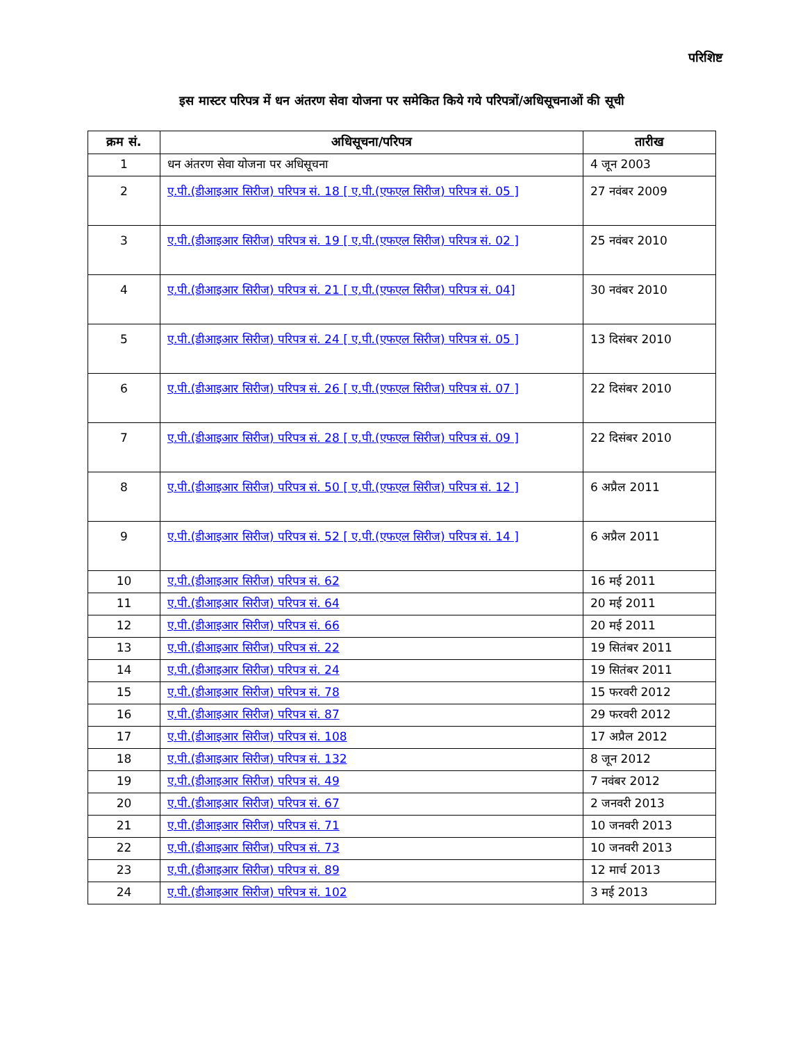परिशिष्ट
इस मास्टर परिपत्र में धन अंतरण सेवा योजना पर समेकित किये गये परिपत्रों/अधिसूचनाओं की सूची
| क्रम सं. | अधिसूचना/परिपत्र | तारीख |
| --- | --- | --- |
| 1 | धन अंतरण सेवा योजना पर अधिसूचना | 4 जून 2003 |
| 2 | ए.पी.(डीआइआर सिरीज) परिपत्र सं. 18 [ ए.पी.(एफएल सिरीज) परिपत्र सं. 05 ] | 27 नवंबर 2009 |
| 3 | ए.पी.(डीआइआर सिरीज) परिपत्र सं. 19 [ ए.पी.(एफएल सिरीज) परिपत्र सं. 02 ] | 25 नवंबर 2010 |
| 4 | ए.पी.(डीआइआर सिरीज) परिपत्र सं. 21 [ ए.पी.(एफएल सिरीज) परिपत्र सं. 04] | 30 नवंबर 2010 |
| 5 | ए.पी.(डीआइआर सिरीज) परिपत्र सं. 24 [ ए.पी.(एफएल सिरीज) परिपत्र सं. 05 ] | 13 दिसंबर 2010 |
| 6 | ए.पी.(डीआइआर सिरीज) परिपत्र सं. 26 [ ए.पी.(एफएल सिरीज) परिपत्र सं. 07 ] | 22 दिसंबर 2010 |
| 7 | ए.पी.(डीआइआर सिरीज) परिपत्र सं. 28 [ ए.पी.(एफएल सिरीज) परिपत्र सं. 09 ] | 22 दिसंबर 2010 |
| 8 | ए.पी.(डीआइआर सिरीज) परिपत्र सं. 50 [ ए.पी.(एफएल सिरीज) परिपत्र सं. 12 ] | 6 अप्रैल 2011 |
| 9 | ए.पी.(डीआइआर सिरीज) परिपत्र सं. 52 [ ए.पी.(एफएल सिरीज) परिपत्र सं. 14 ] | 6 अप्रैल 2011 |
| 10 | ए.पी.(डीआइआर सिरीज) परिपत्र सं. 62 | 16 मई 2011 |
| 11 | ए.पी.(डीआइआर सिरीज) परिपत्र सं. 64 | 20 मई 2011 |
| 12 | ए.पी.(डीआइआर सिरीज) परिपत्र सं. 66 | 20 मई 2011 |
| 13 | ए.पी.(डीआइआर सिरीज) परिपत्र सं. 22 | 19 सितंबर 2011 |
| 14 | ए.पी.(डीआइआर सिरीज) परिपत्र सं. 24 | 19 सितंबर 2011 |
| 15 | ए.पी.(डीआइआर सिरीज) परिपत्र सं. 78 | 15 फरवरी 2012 |
| 16 | ए.पी.(डीआइआर सिरीज) परिपत्र सं. 87 | 29 फरवरी 2012 |
| 17 | ए.पी.(डीआइआर सिरीज) परिपत्र सं. 108 | 17 अप्रैल 2012 |
| 18 | ए.पी.(डीआइआर सिरीज) परिपत्र सं. 132 | 8 जून 2012 |
| 19 | ए.पी.(डीआइआर सिरीज) परिपत्र सं. 49 | 7 नवंबर 2012 |
| 20 | ए.पी.(डीआइआर सिरीज) परिपत्र सं. 67 | 2 जनवरी 2013 |
| 21 | ए.पी.(डीआइआर सिरीज) परिपत्र सं. 71 | 10 जनवरी 2013 |
| 22 | ए.पी.(डीआइआर सिरीज) परिपत्र सं. 73 | 10 जनवरी 2013 |
| 23 | ए.पी.(डीआइआर सिरीज) परिपत्र सं. 89 | 12 मार्च 2013 |
| 24 | ए.पी.(डीआइआर सिरीज) परिपत्र सं. 102 | 3 मई 2013 |